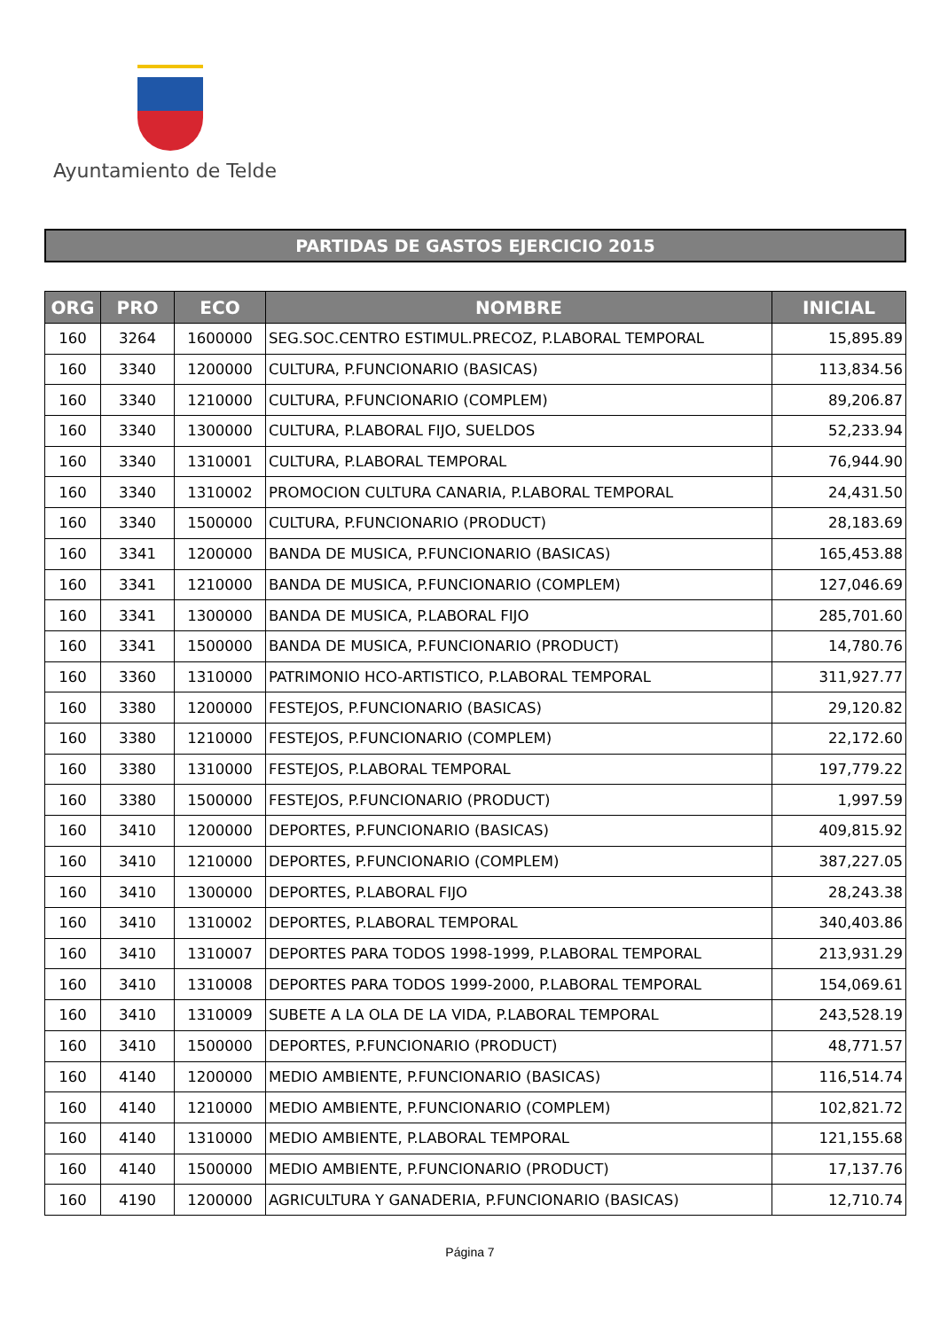Ayuntamiento de Telde
PARTIDAS DE GASTOS EJERCICIO 2015
| ORG | PRO | ECO | NOMBRE | INICIAL |
| --- | --- | --- | --- | --- |
| 160 | 3264 | 1600000 | SEG.SOC.CENTRO ESTIMUL.PRECOZ, P.LABORAL TEMPORAL | 15,895.89 |
| 160 | 3340 | 1200000 | CULTURA, P.FUNCIONARIO (BASICAS) | 113,834.56 |
| 160 | 3340 | 1210000 | CULTURA, P.FUNCIONARIO (COMPLEM) | 89,206.87 |
| 160 | 3340 | 1300000 | CULTURA, P.LABORAL FIJO, SUELDOS | 52,233.94 |
| 160 | 3340 | 1310001 | CULTURA, P.LABORAL TEMPORAL | 76,944.90 |
| 160 | 3340 | 1310002 | PROMOCION CULTURA CANARIA, P.LABORAL TEMPORAL | 24,431.50 |
| 160 | 3340 | 1500000 | CULTURA, P.FUNCIONARIO (PRODUCT) | 28,183.69 |
| 160 | 3341 | 1200000 | BANDA DE MUSICA, P.FUNCIONARIO (BASICAS) | 165,453.88 |
| 160 | 3341 | 1210000 | BANDA DE MUSICA, P.FUNCIONARIO (COMPLEM) | 127,046.69 |
| 160 | 3341 | 1300000 | BANDA DE MUSICA, P.LABORAL FIJO | 285,701.60 |
| 160 | 3341 | 1500000 | BANDA DE MUSICA, P.FUNCIONARIO (PRODUCT) | 14,780.76 |
| 160 | 3360 | 1310000 | PATRIMONIO HCO-ARTISTICO, P.LABORAL TEMPORAL | 311,927.77 |
| 160 | 3380 | 1200000 | FESTEJOS, P.FUNCIONARIO (BASICAS) | 29,120.82 |
| 160 | 3380 | 1210000 | FESTEJOS, P.FUNCIONARIO (COMPLEM) | 22,172.60 |
| 160 | 3380 | 1310000 | FESTEJOS, P.LABORAL TEMPORAL | 197,779.22 |
| 160 | 3380 | 1500000 | FESTEJOS, P.FUNCIONARIO (PRODUCT) | 1,997.59 |
| 160 | 3410 | 1200000 | DEPORTES, P.FUNCIONARIO (BASICAS) | 409,815.92 |
| 160 | 3410 | 1210000 | DEPORTES, P.FUNCIONARIO (COMPLEM) | 387,227.05 |
| 160 | 3410 | 1300000 | DEPORTES, P.LABORAL FIJO | 28,243.38 |
| 160 | 3410 | 1310002 | DEPORTES, P.LABORAL TEMPORAL | 340,403.86 |
| 160 | 3410 | 1310007 | DEPORTES PARA TODOS 1998-1999, P.LABORAL TEMPORAL | 213,931.29 |
| 160 | 3410 | 1310008 | DEPORTES PARA TODOS 1999-2000, P.LABORAL TEMPORAL | 154,069.61 |
| 160 | 3410 | 1310009 | SUBETE A LA OLA DE LA VIDA, P.LABORAL TEMPORAL | 243,528.19 |
| 160 | 3410 | 1500000 | DEPORTES, P.FUNCIONARIO (PRODUCT) | 48,771.57 |
| 160 | 4140 | 1200000 | MEDIO AMBIENTE, P.FUNCIONARIO (BASICAS) | 116,514.74 |
| 160 | 4140 | 1210000 | MEDIO AMBIENTE, P.FUNCIONARIO (COMPLEM) | 102,821.72 |
| 160 | 4140 | 1310000 | MEDIO AMBIENTE, P.LABORAL TEMPORAL | 121,155.68 |
| 160 | 4140 | 1500000 | MEDIO AMBIENTE, P.FUNCIONARIO (PRODUCT) | 17,137.76 |
| 160 | 4190 | 1200000 | AGRICULTURA Y GANADERIA, P.FUNCIONARIO (BASICAS) | 12,710.74 |
Página 7